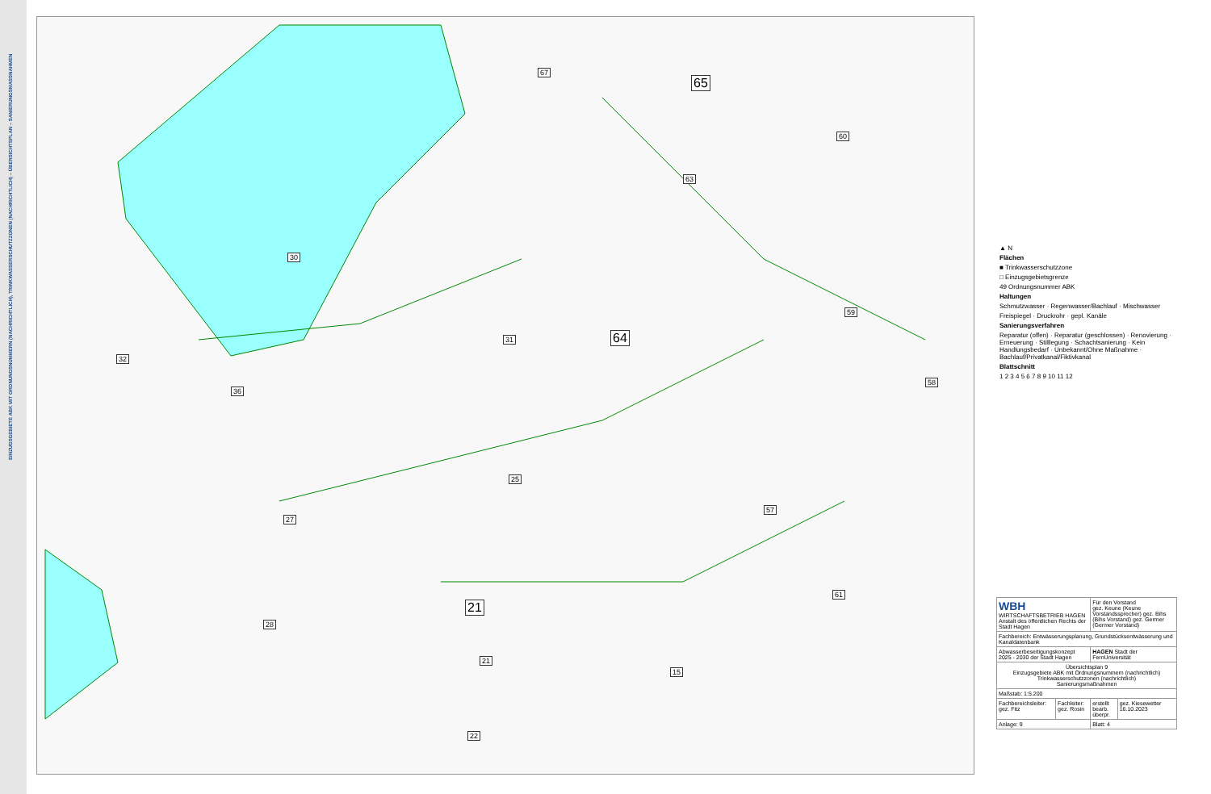EINZUGSGEBIETE ABK MIT ORDNUNGSNUMMERN (NACHRICHTLICH), TRINKWASSERSCHUTZZONEN (NACHRICHTLICH) – ÜBERSICHTSPLAN – SANIERUNGSMASSNAHMEN
67
65
60
63
30
59
31 64
32
36
58
25
57
27
61
21
28
21
15
22
▲ N
Flächen
■ Trinkwasserschutzzone
□ Einzugsgebietsgrenze
49 Ordnungsnummer ABK
Haltungen
Schmutzwasser · Regenwasser/Bachlauf · Mischwasser
Freispiegel · Druckrohr · gepl. Kanäle
Sanierungsverfahren
Reparatur (offen) · Reparatur (geschlossen) · Renovierung · Erneuerung · Stilllegung · Schachtsanierung · Kein Handlungsbedarf · Unbekannt/Ohne Maßnahme · Bachlauf/Privatkanal/Fiktivkanal
Blattschnitt
1 2 3 4 5 6 7 8 9 10 11 12
| WBH WIRTSCHAFTSBETRIEB HAGEN Anstalt des öffentlichen Rechts der Stadt Hagen | | Für den Vorstand gez. Keune (Keune Vorstandssprecher) gez. Bihs (Bihs Vorstand) gez. Germer (Germer Vorstand) | |
| Fachbereich: Entwässerungsplanung, Grundstücksentwässerung und Kanaldatenbank | | | |
| Abwasserbeseitigungskonzept 2025 - 2030 der Stadt Hagen | | HAGEN Stadt der FernUniversität | |
| Übersichtsplan 9 Einzugsgebiete ABK mit Ordnungsnummern (nachrichtlich) Trinkwasserschutzzonen (nachrichtlich) Sanierungsmaßnahmen | | | |
| Maßstab: 1:5.200 | | | |
| Fachbereichsleiter: gez. Fitz | Fachleiter: gez. Rosin | erstellt bearb. überpr. | gez. Kiesewetter 16.10.2023 |
| Anlage: 9 | | Blatt: 4 | |